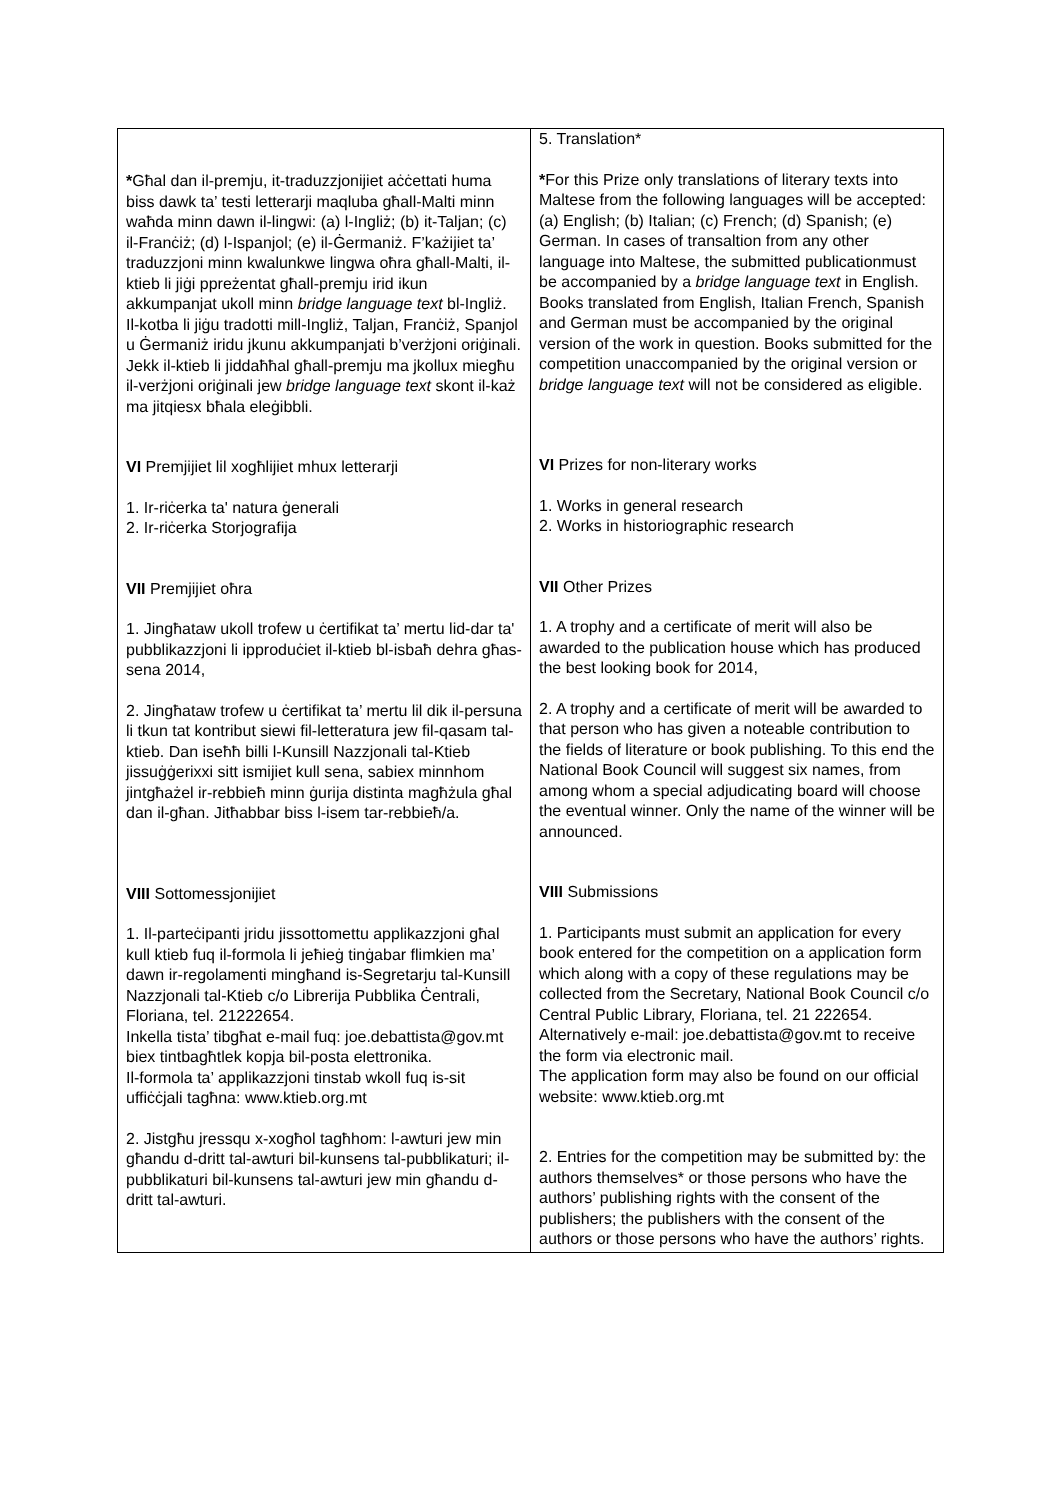| * Għal dan il-premju, it-traduzzjonijiet aċċettati huma biss dawk ta’ testi letterarji maqluba għall-Malti minn waħda minn dawn il-lingwi: (a) l-Ingliż; (b) it-Taljan; (c) il-Franċiż; (d) l-Ispanjol; (e) il-Ġermaniż. F’każijiet ta’ traduzzjoni minn kwalunkwe lingwa oħra għall-Malti, il-ktieb li jiġi ppreżentat għall-premju irid ikun akkumpanjat ukoll minn bridge language text bl-Ingliż. Il-kotba li jiġu tradotti mill-Ingliż, Taljan, Franċiż, Spanjol u Ġermaniż iridu jkunu akkumpanjati b’verżjoni oriġinali. Jekk il-ktieb li jiddaħħal għall-premju ma jkollux miegħu il-verżjoni oriġinali jew bridge language text skont il-każ ma jitqiesx bħala eleġibbli. VI Premjijiet lil xogħlijiet mhux letterarji 1. Ir-riċerka ta' natura ġenerali 2. Ir-riċerka Storjografija VII Premjijiet oħra 1. Jingħataw ukoll trofew u ċertifikat ta’ mertu lid-dar ta' pubblikazzjoni li ipproduċiet il-ktieb bl-isbaħ dehra għas-sena 2014, 2. Jingħataw trofew u ċertifikat ta’ mertu lil dik il-persuna li tkun tat kontribut siewi fil-letteratura jew fil-qasam tal-ktieb. Dan iseħħ billi l-Kunsill Nazzjonali tal-Ktieb jissuġġerixxi sitt ismijiet kull sena, sabiex minnhom jintgħażel ir-rebbieħ minn ġurija distinta magħżula għal dan il-għan. Jitħabbar biss l-isem tar-rebbieħ/a. VIII Sottomessjonijiet 1. Il-parteċipanti jridu jissottomettu applikazzjoni għal kull ktieb fuq il-formola li jeħieġ tinġabar flimkien ma’ dawn ir-regolamenti mingħand is-Segretarju tal-Kunsill Nazzjonali tal-Ktieb c/o Librerija Pubblika Ċentrali, Floriana, tel. 21222654. Inkella tista’ tibgħat e-mail fuq: joe.debattista@gov.mt biex tintbagħtlek kopja bil-posta elettronika. Il-formola ta’ applikazzjoni tinstab wkoll fuq is-sit uffiċċjali tagħna: www.ktieb.org.mt 2. Jistgħu jressqu x-xogħol tagħhom: l-awturi jew min għandu d-dritt tal-awturi bil-kunsens tal-pubblikaturi; il-pubblikaturi bil-kunsens tal-awturi jew min għandu d-dritt tal-awturi. | 5. Translation* * For this Prize only translations of literary texts into Maltese from the following languages will be accepted: (a) English; (b) Italian; (c) French; (d) Spanish; (e) German. In cases of transaltion from any other language into Maltese, the submitted publicationmust be accompanied by a bridge language text in English. Books translated from English, Italian French, Spanish and German must be accompanied by the original version of the work in question. Books submitted for the competition unaccompanied by the original version or bridge language text will not be considered as eligible. VI Prizes for non-literary works 1. Works in general research 2. Works in historiographic research VII Other Prizes 1. A trophy and a certificate of merit will also be awarded to the publication house which has produced the best looking book for 2014, 2. A trophy and a certificate of merit will be awarded to that person who has given a noteable contribution to the fields of literature or book publishing. To this end the National Book Council will suggest six names, from among whom a special adjudicating board will choose the eventual winner. Only the name of the winner will be announced. VIII Submissions 1. Participants must submit an application for every book entered for the competition on a application form which along with a copy of these regulations may be collected from the Secretary, National Book Council c/o Central Public Library, Floriana, tel. 21 222654. Alternatively e-mail: joe.debattista@gov.mt to receive the form via electronic mail. The application form may also be found on our official website: www.ktieb.org.mt 2. Entries for the competition may be submitted by: the authors themselves* or those persons who have the authors’ publishing rights with the consent of the publishers; the publishers with the consent of the authors or those persons who have the authors’ rights. |